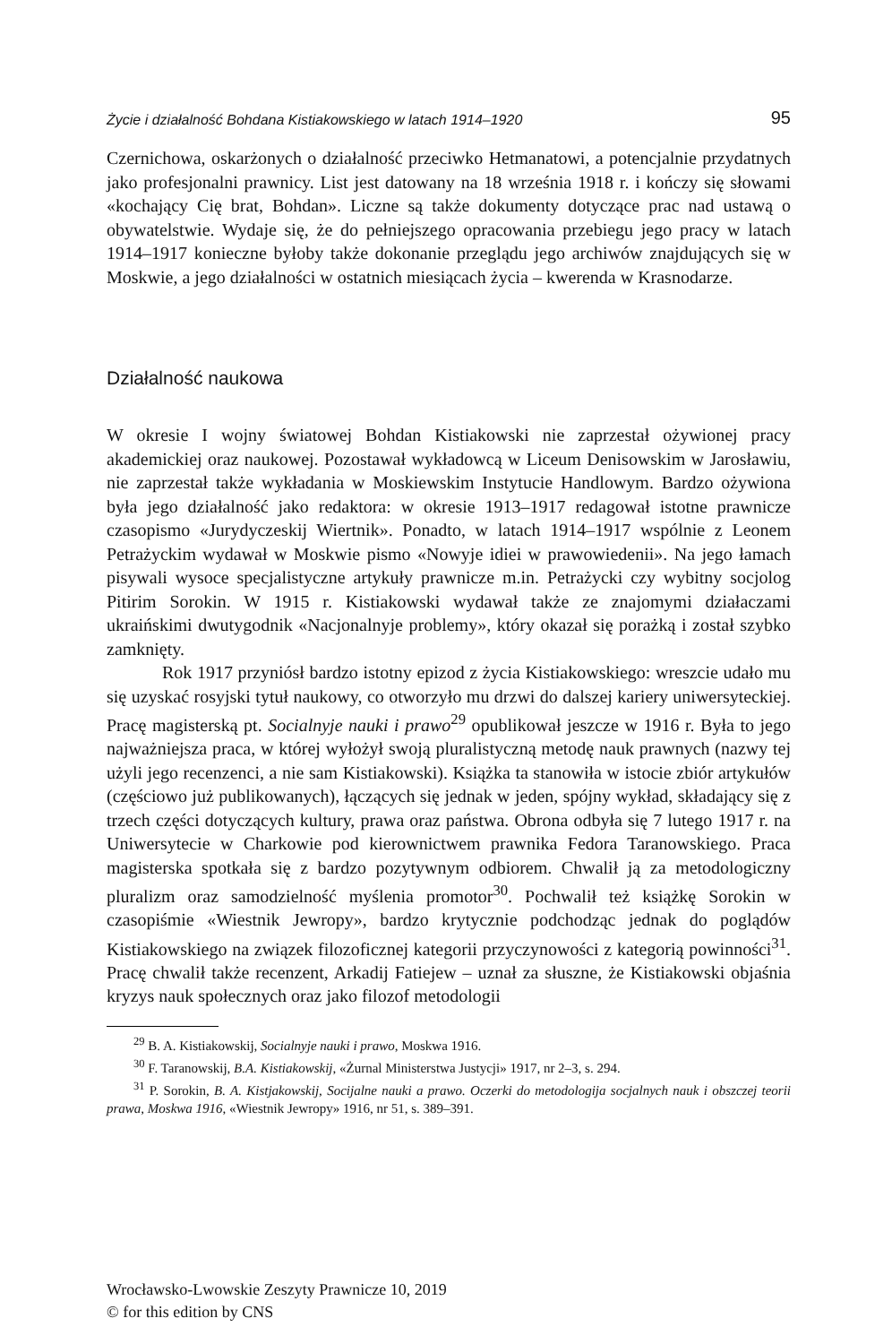Życie i działalność Bohdana Kistiakowskiego w latach 1914–1920 95
Czernichowa, oskarżonych o działalność przeciwko Hetmanatowi, a potencjalnie przydatnych jako profesjonalni prawnicy. List jest datowany na 18 września 1918 r. i kończy się słowami «kochający Cię brat, Bohdan». Liczne są także dokumenty dotyczące prac nad ustawą o obywatelstwie. Wydaje się, że do pełniejszego opracowania przebiegu jego pracy w latach 1914–1917 konieczne byłoby także dokonanie przeglądu jego archiwów znajdujących się w Moskwie, a jego działalności w ostatnich miesiącach życia – kwerenda w Krasnodarze.
Działalność naukowa
W okresie I wojny światowej Bohdan Kistiakowski nie zaprzestał ożywionej pracy akademickiej oraz naukowej. Pozostawał wykładowcą w Liceum Denisowskim w Jarosławiu, nie zaprzestał także wykładania w Moskiewskim Instytucie Handlowym. Bardzo ożywiona była jego działalność jako redaktora: w okresie 1913–1917 redagował istotne prawnicze czasopismo «Jurydyczeskij Wiertnik». Ponadto, w latach 1914–1917 wspólnie z Leonem Petrażyckim wydawał w Moskwie pismo «Nowyje idiei w prawowiedenii». Na jego łamach pisywali wysoce specjalistyczne artykuły prawnicze m.in. Petrażycki czy wybitny socjolog Pitirim Sorokin. W 1915 r. Kistiakowski wydawał także ze znajomymi działaczami ukraińskimi dwutygodnik «Nacjonalnyje problemy», który okazał się porażką i został szybko zamknięty.
Rok 1917 przyniósł bardzo istotny epizod z życia Kistiakowskiego: wreszcie udało mu się uzyskać rosyjski tytuł naukowy, co otworzyło mu drzwi do dalszej kariery uniwersyteckiej. Pracę magisterską pt. Socialnyje nauki i prawo<sup>29</sup> opublikował jeszcze w 1916 r. Była to jego najważniejsza praca, w której wyłożył swoją pluralistyczną metodę nauk prawnych (nazwy tej użyli jego recenzenci, a nie sam Kistiakowski). Książka ta stanowiła w istocie zbiór artykułów (częściowo już publikowanych), łączących się jednak w jeden, spójny wykład, składający się z trzech części dotyczących kultury, prawa oraz państwa. Obrona odbyła się 7 lutego 1917 r. na Uniwersytecie w Charkowie pod kierownictwem prawnika Fedora Taranowskiego. Praca magisterska spotkała się z bardzo pozytywnym odbiorem. Chwalił ją za metodologiczny pluralizm oraz samodzielność myślenia promotor<sup>30</sup>. Pochwalił też książkę Sorokin w czasopiśmie «Wiestnik Jewropy», bardzo krytycznie podchodząc jednak do poglądów Kistiakowskiego na związek filozoficznej kategorii przyczynowości z kategorią powinności<sup>31</sup>. Pracę chwalił także recenzent, Arkadij Fatiejew – uznał za słuszne, że Kistiakowski objaśnia kryzys nauk społecznych oraz jako filozof metodologii
<sup>29</sup> B. A. Kistiakowskij, Socialnyje nauki i prawo, Moskwa 1916.
<sup>30</sup> F. Taranowskij, B.A. Kistiakowskij, «Żurnal Ministerstwa Justycji» 1917, nr 2–3, s. 294.
<sup>31</sup> P. Sorokin, B. A. Kistjakowskij, Socijalne nauki a prawo. Oczerki do metodologija socjalnych nauk i obszczej teorii prawa, Moskwa 1916, «Wiestnik Jewropy» 1916, nr 51, s. 389–391.
Wrocławsko-Lwowskie Zeszyty Prawnicze 10, 2019
© for this edition by CNS